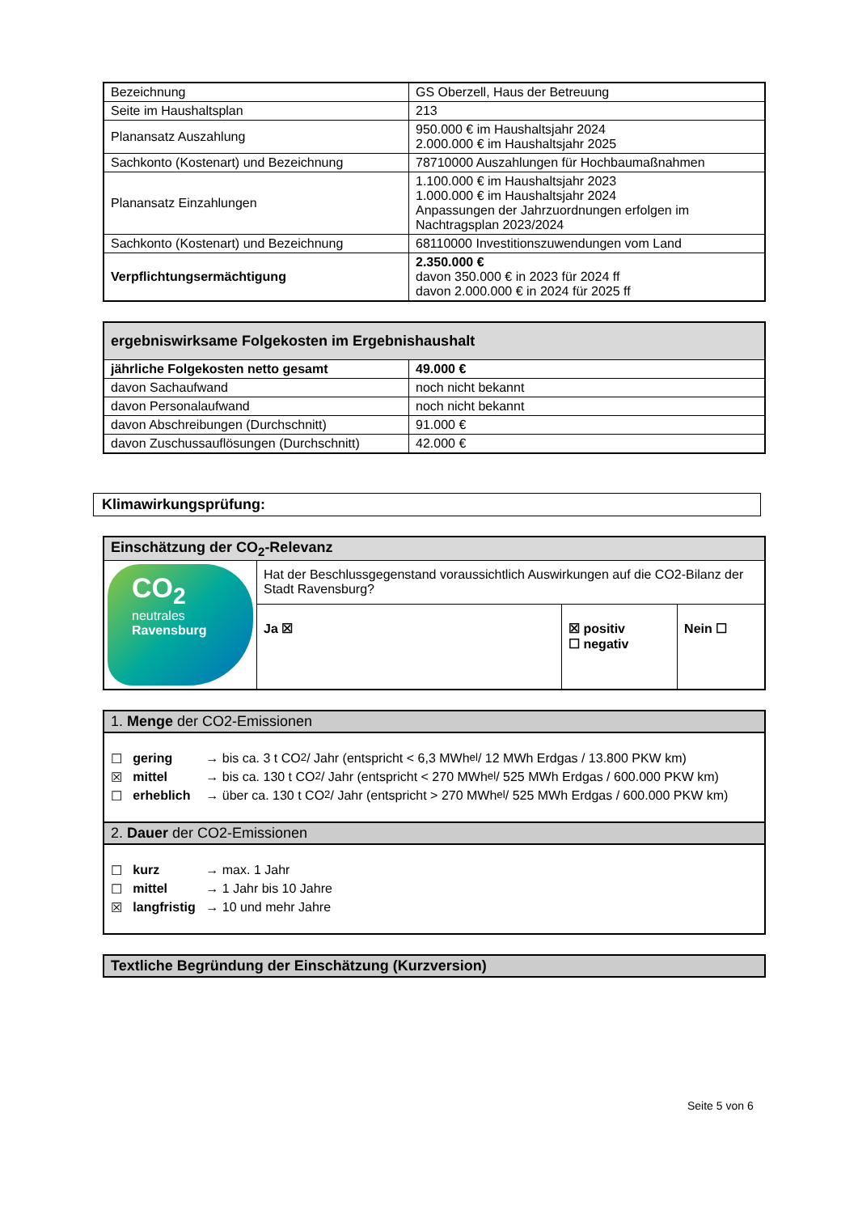| Bezeichnung | GS Oberzell, Haus der Betreuung |
| Seite im Haushaltsplan | 213 |
| Planansatz Auszahlung | 950.000 € im Haushaltsjahr 2024 2.000.000 € im Haushaltsjahr 2025 |
| Sachkonto (Kostenart) und Bezeichnung | 78710000 Auszahlungen für Hochbaumaßnahmen |
| Planansatz Einzahlungen | 1.100.000 € im Haushaltsjahr 2023 1.000.000 € im Haushaltsjahr 2024 Anpassungen der Jahrzuordnungen erfolgen im Nachtragsplan 2023/2024 |
| Sachkonto (Kostenart) und Bezeichnung | 68110000 Investitionszuwendungen vom Land |
| Verpflichtungsermächtigung | 2.350.000 € davon 350.000 € in 2023 für 2024 ff davon 2.000.000 € in 2024 für 2025 ff |
| ergebniswirksame Folgekosten im Ergebnishaushalt | |
| --- | --- |
| jährliche Folgekosten netto gesamt | 49.000 € |
| davon Sachaufwand | noch nicht bekannt |
| davon Personalaufwand | noch nicht bekannt |
| davon Abschreibungen (Durchschnitt) | 91.000 € |
| davon Zuschussauflösungen (Durchschnitt) | 42.000 € |
Klimawirkungsprüfung:
| Einschätzung der CO<sub>2</sub>-Relevanz | | | |
| --- | --- | --- | --- |
| CO<sub>2</sub> neutrales Ravensburg | Hat der Beschlussgegenstand voraussichtlich Auswirkungen auf die CO2-Bilanz der Stadt Ravensburg? | | |
| | Ja ☒ | ☒ positiv ☐ negativ | Nein ☐ |
1. Menge der CO2-Emissionen
☐ gering → bis ca. 3 t CO<sub>2</sub> / Jahr (entspricht < 6,3 MWh<sub>el</sub> / 12 MWh Erdgas / 13.800 PKW km)
☒ mittel → bis ca. 130 t CO<sub>2</sub> / Jahr (entspricht < 270 MWh<sub>el</sub> / 525 MWh Erdgas / 600.000 PKW km)
☐ erheblich → über ca. 130 t CO<sub>2</sub> / Jahr (entspricht > 270 MWh<sub>el</sub> / 525 MWh Erdgas / 600.000 PKW km)
2. Dauer der CO2-Emissionen
☐ kurz → max. 1 Jahr
☐ mittel → 1 Jahr bis 10 Jahre
☒ langfristig → 10 und mehr Jahre
Textliche Begründung der Einschätzung (Kurzversion)
Seite 5 von 6